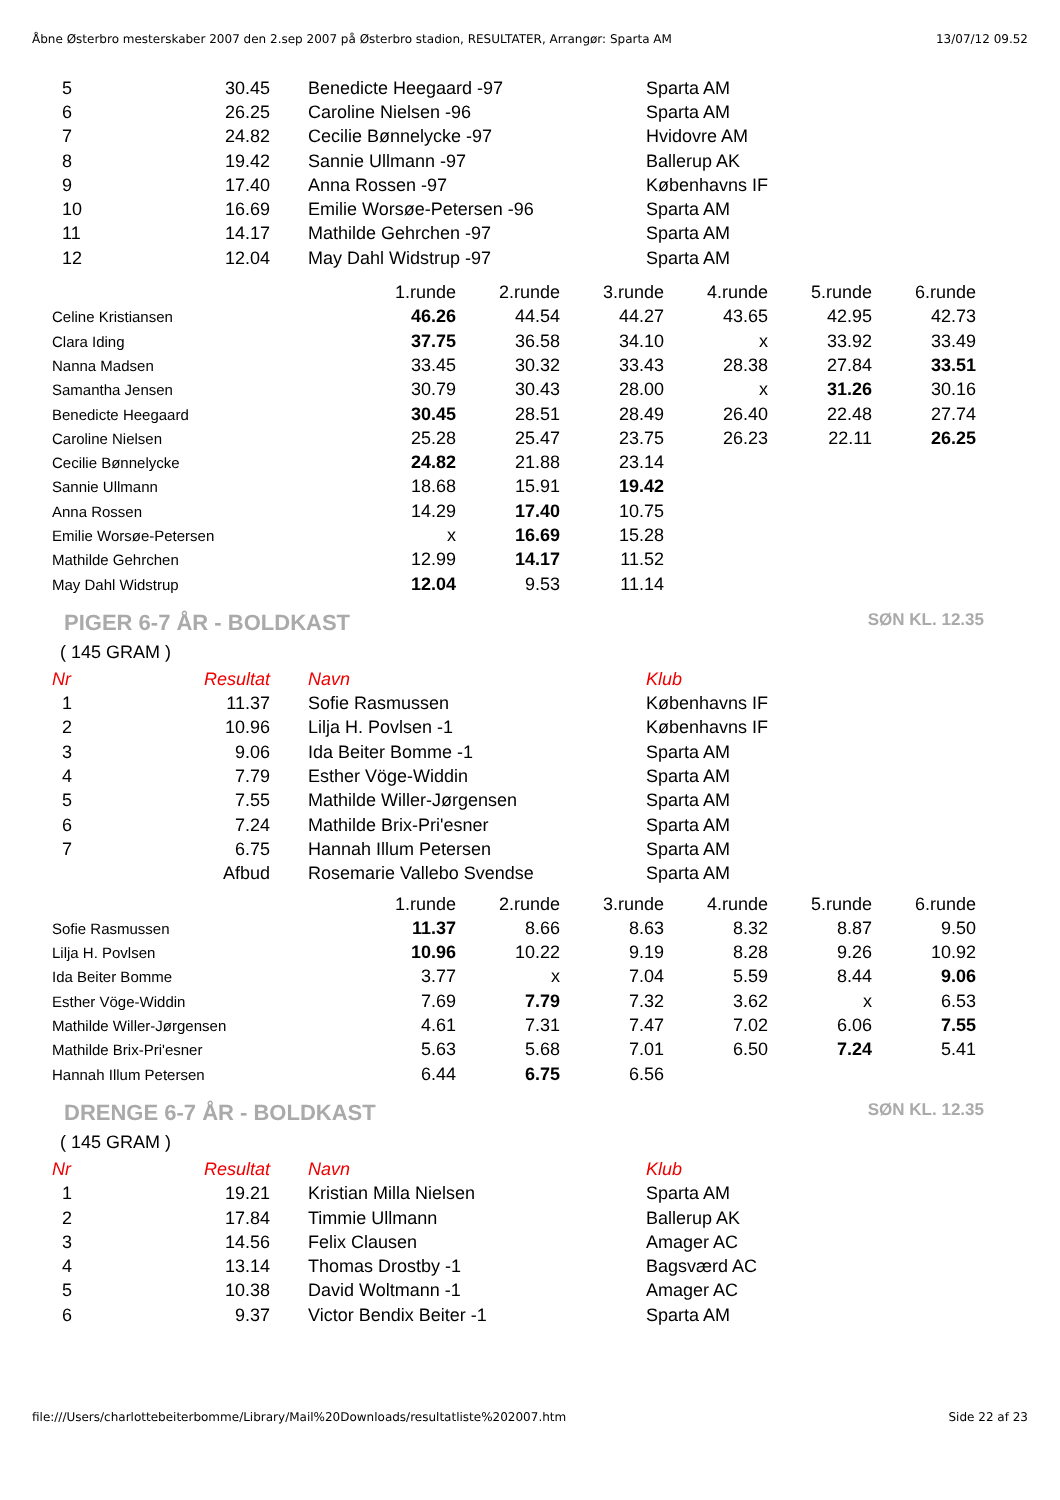Åbne Østerbro mesterskaber 2007 den 2.sep 2007 på Østerbro stadion, RESULTATER, Arrangør: Sparta AM 13/07/12 09.52
| 5 | 30.45 | Benedicte Heegaard -97 | Sparta AM |
| 6 | 26.25 | Caroline Nielsen -96 | Sparta AM |
| 7 | 24.82 | Cecilie Bønnelycke -97 | Hvidovre AM |
| 8 | 19.42 | Sannie Ullmann -97 | Ballerup AK |
| 9 | 17.40 | Anna Rossen -97 | Københavns IF |
| 10 | 16.69 | Emilie Worsøe-Petersen -96 | Sparta AM |
| 11 | 14.17 | Mathilde Gehrchen -97 | Sparta AM |
| 12 | 12.04 | May Dahl Widstrup -97 | Sparta AM |
| | 1.runde | 2.runde | 3.runde | 4.runde | 5.runde | 6.runde |
| Celine Kristiansen | 46.26 | 44.54 | 44.27 | 43.65 | 42.95 | 42.73 |
| Clara Iding | 37.75 | 36.58 | 34.10 | x | 33.92 | 33.49 |
| Nanna Madsen | 33.45 | 30.32 | 33.43 | 28.38 | 27.84 | 33.51 |
| Samantha Jensen | 30.79 | 30.43 | 28.00 | x | 31.26 | 30.16 |
| Benedicte Heegaard | 30.45 | 28.51 | 28.49 | 26.40 | 22.48 | 27.74 |
| Caroline Nielsen | 25.28 | 25.47 | 23.75 | 26.23 | 22.11 | 26.25 |
| Cecilie Bønnelycke | 24.82 | 21.88 | 23.14 | | | |
| Sannie Ullmann | 18.68 | 15.91 | 19.42 | | | |
| Anna Rossen | 14.29 | 17.40 | 10.75 | | | |
| Emilie Worsøe-Petersen | x | 16.69 | 15.28 | | | |
| Mathilde Gehrchen | 12.99 | 14.17 | 11.52 | | | |
| May Dahl Widstrup | 12.04 | 9.53 | 11.14 | | | |
PIGER 6-7 ÅR - BOLDKAST SØN KL. 12.35
( 145 GRAM )
| Nr | Resultat | Navn | Klub |
| --- | --- | --- | --- |
| 1 | 11.37 | Sofie Rasmussen | Københavns IF |
| 2 | 10.96 | Lilja H. Povlsen -1 | Københavns IF |
| 3 | 9.06 | Ida Beiter Bomme -1 | Sparta AM |
| 4 | 7.79 | Esther Vöge-Widdin | Sparta AM |
| 5 | 7.55 | Mathilde Willer-Jørgensen | Sparta AM |
| 6 | 7.24 | Mathilde Brix-Pri'esner | Sparta AM |
| 7 | 6.75 | Hannah Illum Petersen | Sparta AM |
| | Afbud | Rosemarie Vallebo Svendse | Sparta AM |
| | 1.runde | 2.runde | 3.runde | 4.runde | 5.runde | 6.runde |
| Sofie Rasmussen | 11.37 | 8.66 | 8.63 | 8.32 | 8.87 | 9.50 |
| Lilja H. Povlsen | 10.96 | 10.22 | 9.19 | 8.28 | 9.26 | 10.92 |
| Ida Beiter Bomme | 3.77 | x | 7.04 | 5.59 | 8.44 | 9.06 |
| Esther Vöge-Widdin | 7.69 | 7.79 | 7.32 | 3.62 | x | 6.53 |
| Mathilde Willer-Jørgensen | 4.61 | 7.31 | 7.47 | 7.02 | 6.06 | 7.55 |
| Mathilde Brix-Pri'esner | 5.63 | 5.68 | 7.01 | 6.50 | 7.24 | 5.41 |
| Hannah Illum Petersen | 6.44 | 6.75 | 6.56 | | | |
DRENGE 6-7 ÅR - BOLDKAST SØN KL. 12.35
( 145 GRAM )
| Nr | Resultat | Navn | Klub |
| --- | --- | --- | --- |
| 1 | 19.21 | Kristian Milla Nielsen | Sparta AM |
| 2 | 17.84 | Timmie Ullmann | Ballerup AK |
| 3 | 14.56 | Felix Clausen | Amager AC |
| 4 | 13.14 | Thomas Drostby -1 | Bagsværd AC |
| 5 | 10.38 | David Woltmann -1 | Amager AC |
| 6 | 9.37 | Victor Bendix Beiter -1 | Sparta AM |
file:///Users/charlottebeiterbomme/Library/Mail%20Downloads/resultatliste%202007.htm Side 22 af 23